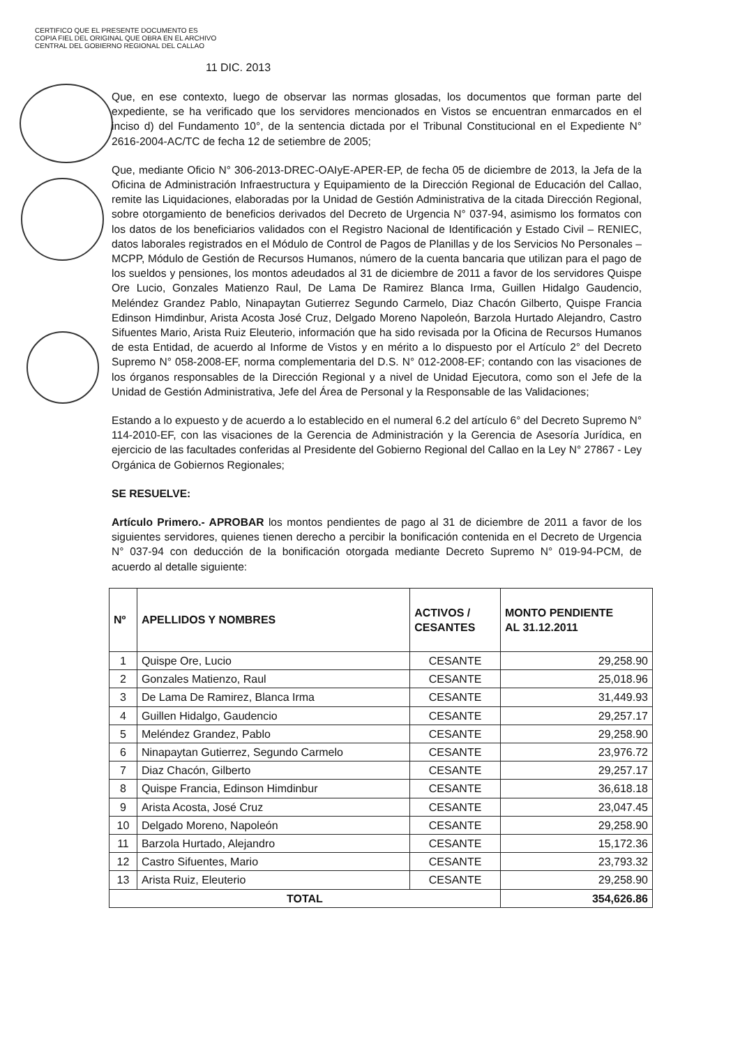CERTIFICO QUE EL PRESENTE DOCUMENTO ES
COPIA FIEL DEL ORIGINAL QUE OBRA EN EL ARCHIVO
CENTRAL DEL GOBIERNO REGIONAL DEL CALLAO
11 DIC. 2013
Que, en ese contexto, luego de observar las normas glosadas, los documentos que forman parte del expediente, se ha verificado que los servidores mencionados en Vistos se encuentran enmarcados en el inciso d) del Fundamento 10°, de la sentencia dictada por el Tribunal Constitucional en el Expediente N° 2616-2004-AC/TC de fecha 12 de setiembre de 2005;
Que, mediante Oficio N° 306-2013-DREC-OAIyE-APER-EP, de fecha 05 de diciembre de 2013, la Jefa de la Oficina de Administración Infraestructura y Equipamiento de la Dirección Regional de Educación del Callao, remite las Liquidaciones, elaboradas por la Unidad de Gestión Administrativa de la citada Dirección Regional, sobre otorgamiento de beneficios derivados del Decreto de Urgencia N° 037-94, asimismo los formatos con los datos de los beneficiarios validados con el Registro Nacional de Identificación y Estado Civil – RENIEC, datos laborales registrados en el Módulo de Control de Pagos de Planillas y de los Servicios No Personales – MCPP, Módulo de Gestión de Recursos Humanos, número de la cuenta bancaria que utilizan para el pago de los sueldos y pensiones, los montos adeudados al 31 de diciembre de 2011 a favor de los servidores Quispe Ore Lucio, Gonzales Matienzo Raul, De Lama De Ramirez Blanca Irma, Guillen Hidalgo Gaudencio, Meléndez Grandez Pablo, Ninapaytan Gutierrez Segundo Carmelo, Diaz Chacón Gilberto, Quispe Francia Edinson Himdinbur, Arista Acosta José Cruz, Delgado Moreno Napoleón, Barzola Hurtado Alejandro, Castro Sifuentes Mario, Arista Ruiz Eleuterio, información que ha sido revisada por la Oficina de Recursos Humanos de esta Entidad, de acuerdo al Informe de Vistos y en mérito a lo dispuesto por el Artículo 2° del Decreto Supremo N° 058-2008-EF, norma complementaria del D.S. N° 012-2008-EF; contando con las visaciones de los órganos responsables de la Dirección Regional y a nivel de Unidad Ejecutora, como son el Jefe de la Unidad de Gestión Administrativa, Jefe del Área de Personal y la Responsable de las Validaciones;
Estando a lo expuesto y de acuerdo a lo establecido en el numeral 6.2 del artículo 6° del Decreto Supremo N° 114-2010-EF, con las visaciones de la Gerencia de Administración y la Gerencia de Asesoría Jurídica, en ejercicio de las facultades conferidas al Presidente del Gobierno Regional del Callao en la Ley N° 27867 - Ley Orgánica de Gobiernos Regionales;
SE RESUELVE:
Artículo Primero.- APROBAR los montos pendientes de pago al 31 de diciembre de 2011 a favor de los siguientes servidores, quienes tienen derecho a percibir la bonificación contenida en el Decreto de Urgencia N° 037-94 con deducción de la bonificación otorgada mediante Decreto Supremo N° 019-94-PCM, de acuerdo al detalle siguiente:
| Nº | APELLIDOS Y NOMBRES | ACTIVOS / CESANTES | MONTO PENDIENTE AL 31.12.2011 |
| --- | --- | --- | --- |
| 1 | Quispe Ore, Lucio | CESANTE | 29,258.90 |
| 2 | Gonzales Matienzo, Raul | CESANTE | 25,018.96 |
| 3 | De Lama De Ramirez, Blanca Irma | CESANTE | 31,449.93 |
| 4 | Guillen Hidalgo, Gaudencio | CESANTE | 29,257.17 |
| 5 | Meléndez Grandez, Pablo | CESANTE | 29,258.90 |
| 6 | Ninapaytan Gutierrez, Segundo Carmelo | CESANTE | 23,976.72 |
| 7 | Diaz Chacón, Gilberto | CESANTE | 29,257.17 |
| 8 | Quispe Francia, Edinson Himdinbur | CESANTE | 36,618.18 |
| 9 | Arista Acosta, José Cruz | CESANTE | 23,047.45 |
| 10 | Delgado Moreno, Napoleón | CESANTE | 29,258.90 |
| 11 | Barzola Hurtado, Alejandro | CESANTE | 15,172.36 |
| 12 | Castro Sifuentes, Mario | CESANTE | 23,793.32 |
| 13 | Arista Ruiz, Eleuterio | CESANTE | 29,258.90 |
| TOTAL | | | 354,626.86 |